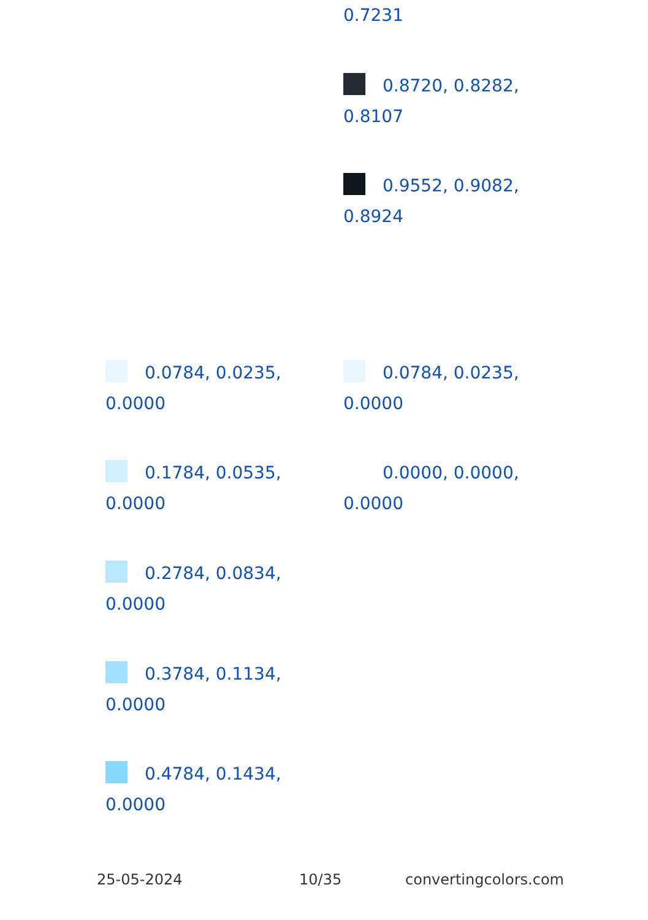0.7231
0.8720, 0.8282, 0.8107
0.9552, 0.9082, 0.8924
0.0784, 0.0235, 0.0000
0.0784, 0.0235, 0.0000
0.1784, 0.0535, 0.0000
0.0000, 0.0000, 0.0000
0.2784, 0.0834, 0.0000
0.3784, 0.1134, 0.0000
0.4784, 0.1434, 0.0000
25-05-2024 10/35 convertingcolors.com